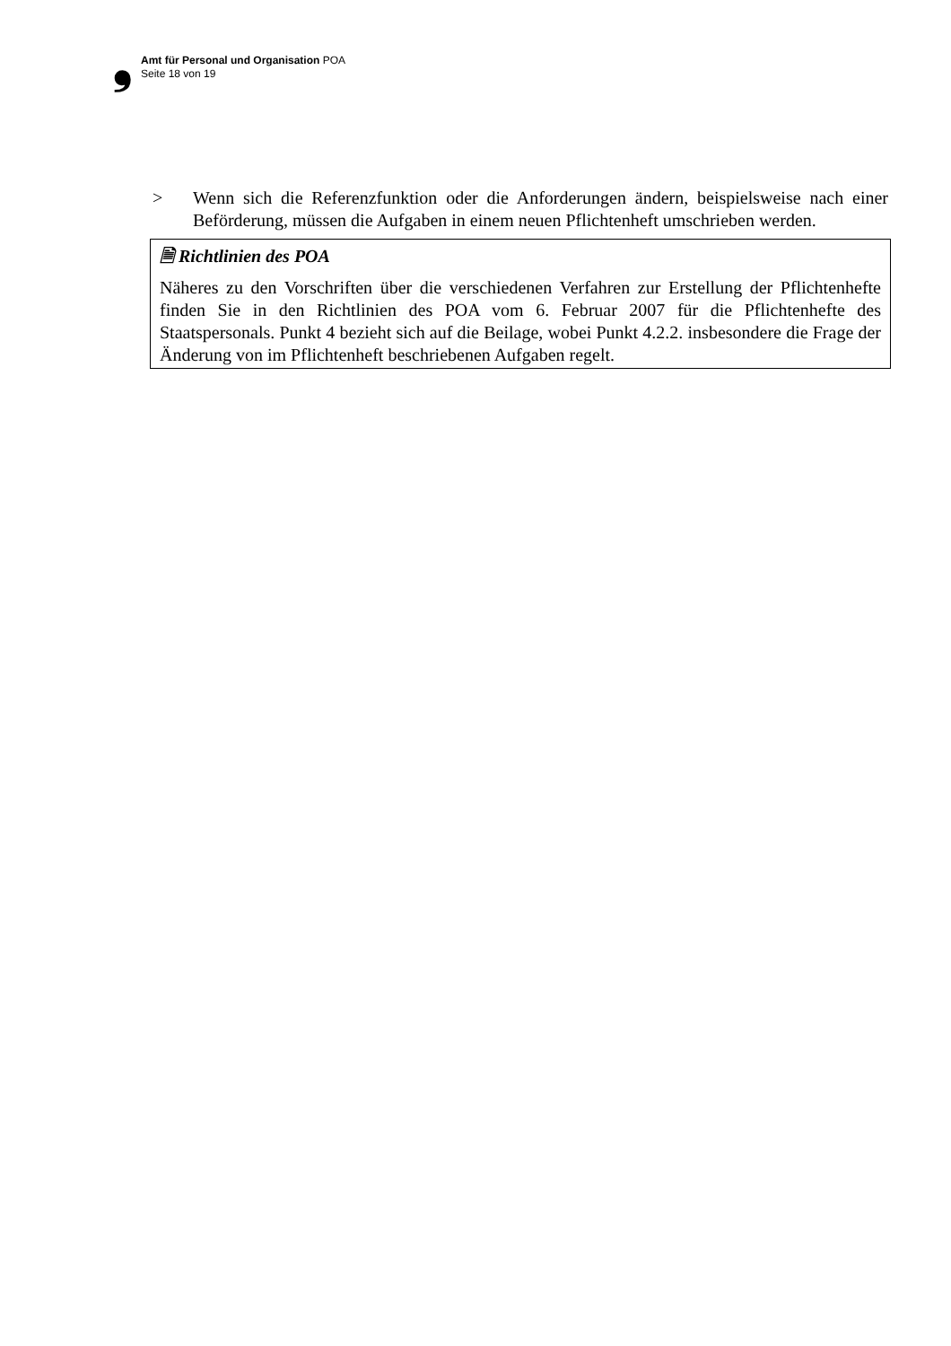❟ Amt für Personal und Organisation POA
Seite 18 von 19
> Wenn sich die Referenzfunktion oder die Anforderungen ändern, beispielsweise nach einer Beförderung, müssen die Aufgaben in einem neuen Pflichtenheft umschrieben werden.
🗎 Richtlinien des POA
Näheres zu den Vorschriften über die verschiedenen Verfahren zur Erstellung der Pflichtenhefte finden Sie in den Richtlinien des POA vom 6. Februar 2007 für die Pflichtenhefte des Staatspersonals. Punkt 4 bezieht sich auf die Beilage, wobei Punkt 4.2.2. insbesondere die Frage der Änderung von im Pflichtenheft beschriebenen Aufgaben regelt.